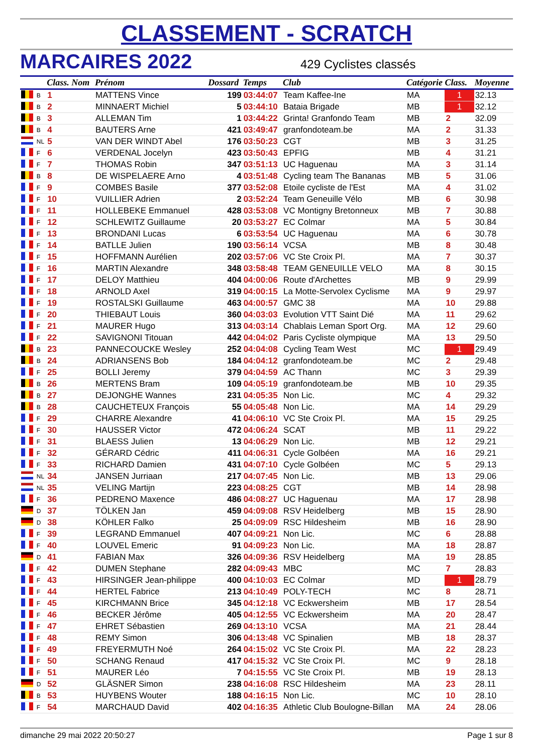CLASSEMENT - SCRATCH
MARCAIRES 2022
429 Cyclistes classés
| | | Class. Nom | | Prénom | Dossard | Temps | Club | Catégorie Class. | | Moyenne |
| --- | --- | --- | --- | --- | --- | --- | --- | --- | --- | --- |
| | B | 1 | MATTENS Vince | | 199 | 03:44:07 | Team Kaffee-Ine | MA | 1 | 32.13 |
| | B | 2 | MINNAERT Michiel | | 5 | 03:44:10 | Bataia Brigade | MB | 1 | 32.12 |
| | B | 3 | ALLEMAN Tim | | 1 | 03:44:22 | Grinta! Granfondo Team | MB | 2 | 32.09 |
| | B | 4 | BAUTERS Arne | | 421 | 03:49:47 | granfondoteam.be | MA | 2 | 31.33 |
| | NL | 5 | VAN DER WINDT Abel | | 176 | 03:50:23 | CGT | MB | 3 | 31.25 |
| | F | 6 | VERDENAL Jocelyn | | 423 | 03:50:43 | EPFIG | MB | 4 | 31.21 |
| | F | 7 | THOMAS Robin | | 347 | 03:51:13 | UC Haguenau | MA | 3 | 31.14 |
| | B | 8 | DE WISPELAERE Arno | | 4 | 03:51:48 | Cycling team The Bananas | MB | 5 | 31.06 |
| | F | 9 | COMBES Basile | | 377 | 03:52:08 | Etoile cycliste de l'Est | MA | 4 | 31.02 |
| | F | 10 | VUILLIER Adrien | | 2 | 03:52:24 | Team Geneuille Vélo | MB | 6 | 30.98 |
| | F | 11 | HOLLEBEKE Emmanuel | | 428 | 03:53:08 | VC Montigny Bretonneux | MB | 7 | 30.88 |
| | F | 12 | SCHLEWITZ Guillaume | | 20 | 03:53:27 | EC Colmar | MA | 5 | 30.84 |
| | F | 13 | BRONDANI Lucas | | 6 | 03:53:54 | UC Haguenau | MA | 6 | 30.78 |
| | F | 14 | BATLLE Julien | | 190 | 03:56:14 | VCSA | MB | 8 | 30.48 |
| | F | 15 | HOFFMANN Aurélien | | 202 | 03:57:06 | VC Ste Croix Pl. | MA | 7 | 30.37 |
| | F | 16 | MARTIN Alexandre | | 348 | 03:58:48 | TEAM GENEUILLE VELO | MA | 8 | 30.15 |
| | F | 17 | DELOY Matthieu | | 404 | 04:00:06 | Route d'Archettes | MB | 9 | 29.99 |
| | F | 18 | ARNOLD Axel | | 319 | 04:00:15 | La Motte-Servolex Cyclisme | MA | 9 | 29.97 |
| | F | 19 | ROSTALSKI Guillaume | | 463 | 04:00:57 | GMC 38 | MA | 10 | 29.88 |
| | F | 20 | THIEBAUT Louis | | 360 | 04:03:03 | Evolution VTT Saint Dié | MA | 11 | 29.62 |
| | F | 21 | MAURER Hugo | | 313 | 04:03:14 | Chablais Leman Sport Org. | MA | 12 | 29.60 |
| | F | 22 | SAVIGNONI Titouan | | 442 | 04:04:02 | Paris Cycliste olympique | MA | 13 | 29.50 |
| | B | 23 | PANNECOUCKE Wesley | | 252 | 04:04:08 | Cycling Team West | MC | 1 | 29.49 |
| | B | 24 | ADRIANSENS Bob | | 184 | 04:04:12 | granfondoteam.be | MC | 2 | 29.48 |
| | F | 25 | BOLLI Jeremy | | 379 | 04:04:59 | AC Thann | MC | 3 | 29.39 |
| | B | 26 | MERTENS Bram | | 109 | 04:05:19 | granfondoteam.be | MB | 10 | 29.35 |
| | B | 27 | DEJONGHE Wannes | | 231 | 04:05:35 | Non Lic. | MC | 4 | 29.32 |
| | B | 28 | CAUCHETEUX François | | 55 | 04:05:48 | Non Lic. | MA | 14 | 29.29 |
| | F | 29 | CHARRE Alexandre | | 41 | 04:06:10 | VC Ste Croix Pl. | MA | 15 | 29.25 |
| | F | 30 | HAUSSER Victor | | 472 | 04:06:24 | SCAT | MB | 11 | 29.22 |
| | F | 31 | BLAESS Julien | | 13 | 04:06:29 | Non Lic. | MB | 12 | 29.21 |
| | F | 32 | GÉRARD Cédric | | 411 | 04:06:31 | Cycle Golbéen | MA | 16 | 29.21 |
| | F | 33 | RICHARD Damien | | 431 | 04:07:10 | Cycle Golbéen | MC | 5 | 29.13 |
| | NL | 34 | JANSEN Jurriaan | | 217 | 04:07:45 | Non Lic. | MB | 13 | 29.06 |
| | NL | 35 | VELING Martijn | | 223 | 04:08:25 | CGT | MB | 14 | 28.98 |
| | F | 36 | PEDRENO Maxence | | 486 | 04:08:27 | UC Haguenau | MA | 17 | 28.98 |
| | D | 37 | TÖLKEN Jan | | 459 | 04:09:08 | RSV Heidelberg | MB | 15 | 28.90 |
| | D | 38 | KÖHLER Falko | | 25 | 04:09:09 | RSC Hildesheim | MB | 16 | 28.90 |
| | F | 39 | LEGRAND Emmanuel | | 407 | 04:09:21 | Non Lic. | MC | 6 | 28.88 |
| | F | 40 | LOUVEL Emeric | | 91 | 04:09:23 | Non Lic. | MA | 18 | 28.87 |
| | D | 41 | FABIAN Max | | 326 | 04:09:36 | RSV Heidelberg | MA | 19 | 28.85 |
| | F | 42 | DUMEN Stephane | | 282 | 04:09:43 | MBC | MC | 7 | 28.83 |
| | F | 43 | HIRSINGER Jean-philippe | | 400 | 04:10:03 | EC Colmar | MD | 1 | 28.79 |
| | F | 44 | HERTEL Fabrice | | 213 | 04:10:49 | POLY-TECH | MC | 8 | 28.71 |
| | F | 45 | KIRCHMANN Brice | | 345 | 04:12:18 | VC Eckwersheim | MB | 17 | 28.54 |
| | F | 46 | BECKER Jérôme | | 405 | 04:12:55 | VC Eckwersheim | MA | 20 | 28.47 |
| | F | 47 | EHRET Sébastien | | 269 | 04:13:10 | VCSA | MA | 21 | 28.44 |
| | F | 48 | REMY Simon | | 306 | 04:13:48 | VC Spinalien | MB | 18 | 28.37 |
| | F | 49 | FREYERMUTH Noé | | 264 | 04:15:02 | VC Ste Croix Pl. | MA | 22 | 28.23 |
| | F | 50 | SCHANG Renaud | | 417 | 04:15:32 | VC Ste Croix Pl. | MC | 9 | 28.18 |
| | F | 51 | MAURER Léo | | 7 | 04:15:55 | VC Ste Croix Pl. | MB | 19 | 28.13 |
| | D | 52 | GLÄSNER Simon | | 238 | 04:16:08 | RSC Hildesheim | MA | 23 | 28.11 |
| | B | 53 | HUYBENS Wouter | | 188 | 04:16:15 | Non Lic. | MC | 10 | 28.10 |
| | F | 54 | MARCHAUD David | | 402 | 04:16:35 | Athletic Club Boulogne-Billan | MA | 24 | 28.06 |
dimanche 29 mai 2022 20:50:27 Page 1 sur 8